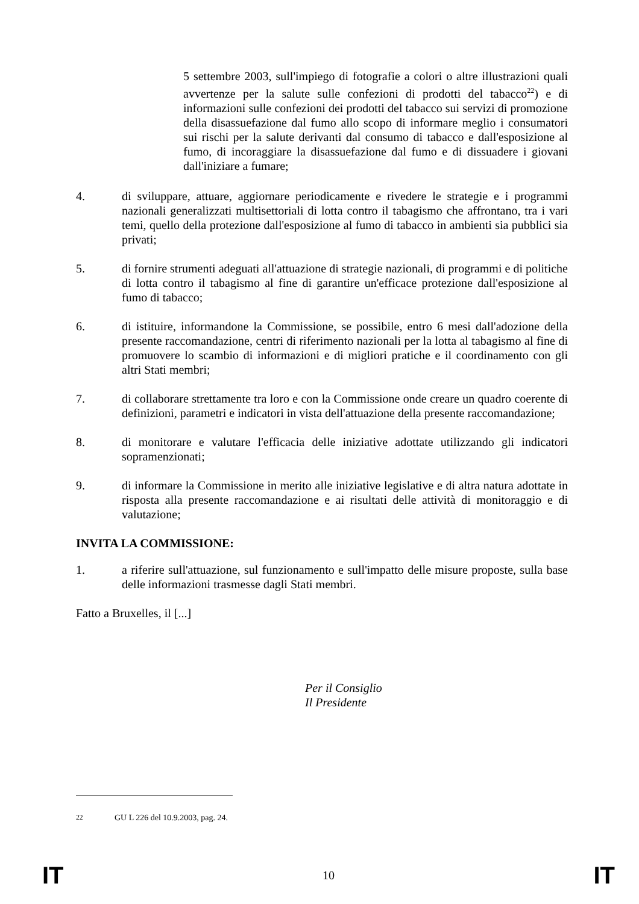5 settembre 2003, sull'impiego di fotografie a colori o altre illustrazioni quali avvertenze per la salute sulle confezioni di prodotti del tabacco<sup>22</sup>) e di informazioni sulle confezioni dei prodotti del tabacco sui servizi di promozione della disassuefazione dal fumo allo scopo di informare meglio i consumatori sui rischi per la salute derivanti dal consumo di tabacco e dall'esposizione al fumo, di incoraggiare la disassuefazione dal fumo e di dissuadere i giovani dall'iniziare a fumare;
4. di sviluppare, attuare, aggiornare periodicamente e rivedere le strategie e i programmi nazionali generalizzati multisettoriali di lotta contro il tabagismo che affrontano, tra i vari temi, quello della protezione dall'esposizione al fumo di tabacco in ambienti sia pubblici sia privati;
5. di fornire strumenti adeguati all'attuazione di strategie nazionali, di programmi e di politiche di lotta contro il tabagismo al fine di garantire un'efficace protezione dall'esposizione al fumo di tabacco;
6. di istituire, informandone la Commissione, se possibile, entro 6 mesi dall'adozione della presente raccomandazione, centri di riferimento nazionali per la lotta al tabagismo al fine di promuovere lo scambio di informazioni e di migliori pratiche e il coordinamento con gli altri Stati membri;
7. di collaborare strettamente tra loro e con la Commissione onde creare un quadro coerente di definizioni, parametri e indicatori in vista dell'attuazione della presente raccomandazione;
8. di monitorare e valutare l'efficacia delle iniziative adottate utilizzando gli indicatori sopramenzionati;
9. di informare la Commissione in merito alle iniziative legislative e di altra natura adottate in risposta alla presente raccomandazione e ai risultati delle attività di monitoraggio e di valutazione;
INVITA LA COMMISSIONE:
1. a riferire sull'attuazione, sul funzionamento e sull'impatto delle misure proposte, sulla base delle informazioni trasmesse dagli Stati membri.
Fatto a Bruxelles, il [...]
Per il Consiglio
Il Presidente
<sup>22</sup> GU L 226 del 10.9.2003, pag. 24.
IT 10 IT